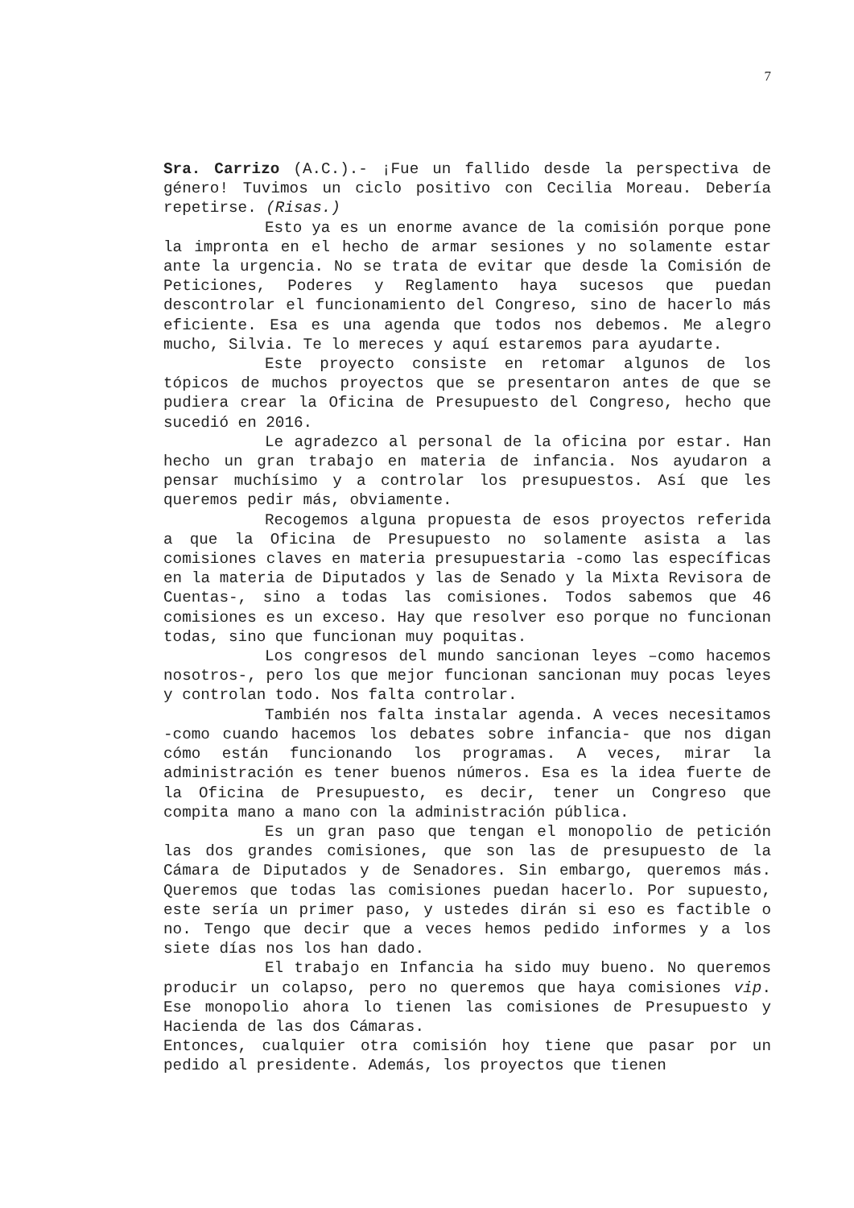7
Sra. Carrizo (A.C.).- ¡Fue un fallido desde la perspectiva de género! Tuvimos un ciclo positivo con Cecilia Moreau. Debería repetirse. (Risas.)
Esto ya es un enorme avance de la comisión porque pone la impronta en el hecho de armar sesiones y no solamente estar ante la urgencia. No se trata de evitar que desde la Comisión de Peticiones, Poderes y Reglamento haya sucesos que puedan descontrolar el funcionamiento del Congreso, sino de hacerlo más eficiente. Esa es una agenda que todos nos debemos. Me alegro mucho, Silvia. Te lo mereces y aquí estaremos para ayudarte.
Este proyecto consiste en retomar algunos de los tópicos de muchos proyectos que se presentaron antes de que se pudiera crear la Oficina de Presupuesto del Congreso, hecho que sucedió en 2016.
Le agradezco al personal de la oficina por estar. Han hecho un gran trabajo en materia de infancia. Nos ayudaron a pensar muchísimo y a controlar los presupuestos. Así que les queremos pedir más, obviamente.
Recogemos alguna propuesta de esos proyectos referida a que la Oficina de Presupuesto no solamente asista a las comisiones claves en materia presupuestaria -como las específicas en la materia de Diputados y las de Senado y la Mixta Revisora de Cuentas-, sino a todas las comisiones. Todos sabemos que 46 comisiones es un exceso. Hay que resolver eso porque no funcionan todas, sino que funcionan muy poquitas.
Los congresos del mundo sancionan leyes –como hacemos nosotros-, pero los que mejor funcionan sancionan muy pocas leyes y controlan todo. Nos falta controlar.
También nos falta instalar agenda. A veces necesitamos -como cuando hacemos los debates sobre infancia- que nos digan cómo están funcionando los programas. A veces, mirar la administración es tener buenos números. Esa es la idea fuerte de la Oficina de Presupuesto, es decir, tener un Congreso que compita mano a mano con la administración pública.
Es un gran paso que tengan el monopolio de petición las dos grandes comisiones, que son las de presupuesto de la Cámara de Diputados y de Senadores. Sin embargo, queremos más. Queremos que todas las comisiones puedan hacerlo. Por supuesto, este sería un primer paso, y ustedes dirán si eso es factible o no. Tengo que decir que a veces hemos pedido informes y a los siete días nos los han dado.
El trabajo en Infancia ha sido muy bueno. No queremos producir un colapso, pero no queremos que haya comisiones vip. Ese monopolio ahora lo tienen las comisiones de Presupuesto y Hacienda de las dos Cámaras.
Entonces, cualquier otra comisión hoy tiene que pasar por un pedido al presidente. Además, los proyectos que tienen